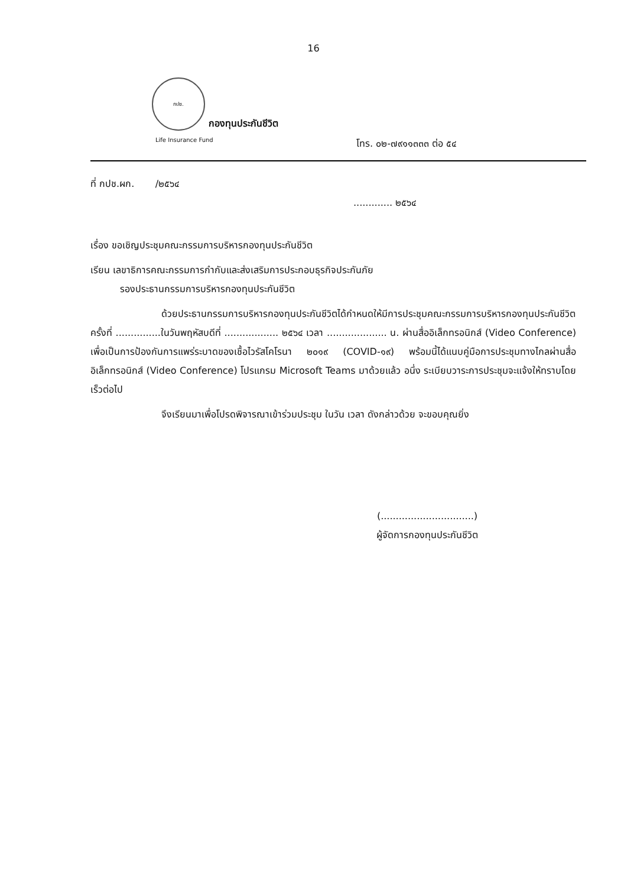16
กปช.
กองทุนประกันชีวิต
Life Insurance Fund
โทร. ๐๒-๗๙๑๑๓๓๓ ต่อ ๕๔
ที่ กปช.ผก. /๒๕๖๔
............. ๒๕๖๔
เรื่อง ขอเชิญประชุมคณะกรรมการบริหารกองทุนประกันชีวิต
เรียน เลขาธิการคณะกรรมการกำกับและส่งเสริมการประกอบธุรกิจประกันภัย
รองประธานกรรมการบริหารกองทุนประกันชีวิต
ด้วยประธานกรรมการบริหารกองทุนประกันชีวิตได้กำหนดให้มีการประชุมคณะกรรมการบริหารกองทุนประกันชีวิต ครั้งที่ ...............ในวันพฤหัสบดีที่ .................. ๒๕๖๔ เวลา .................... น. ผ่านสื่ออิเล็กทรอนิกส์ (Video Conference) เพื่อเป็นการป้องกันการแพร่ระบาดของเชื้อไวรัสโคโรนา ๒๐๑๙ (COVID-๑๙) พร้อมนี้ได้แนบคู่มือการประชุมทางไกลผ่านสื่ออิเล็กทรอนิกส์ (Video Conference) โปรแกรม Microsoft Teams มาด้วยแล้ว อนึ่ง ระเบียบวาระการประชุมจะแจ้งให้ทราบโดยเร็วต่อไป
จึงเรียนมาเพื่อโปรดพิจารณาเข้าร่วมประชุม ในวัน เวลา ดังกล่าวด้วย จะขอบคุณยิ่ง
(...............................)
ผู้จัดการกองทุนประกันชีวิต